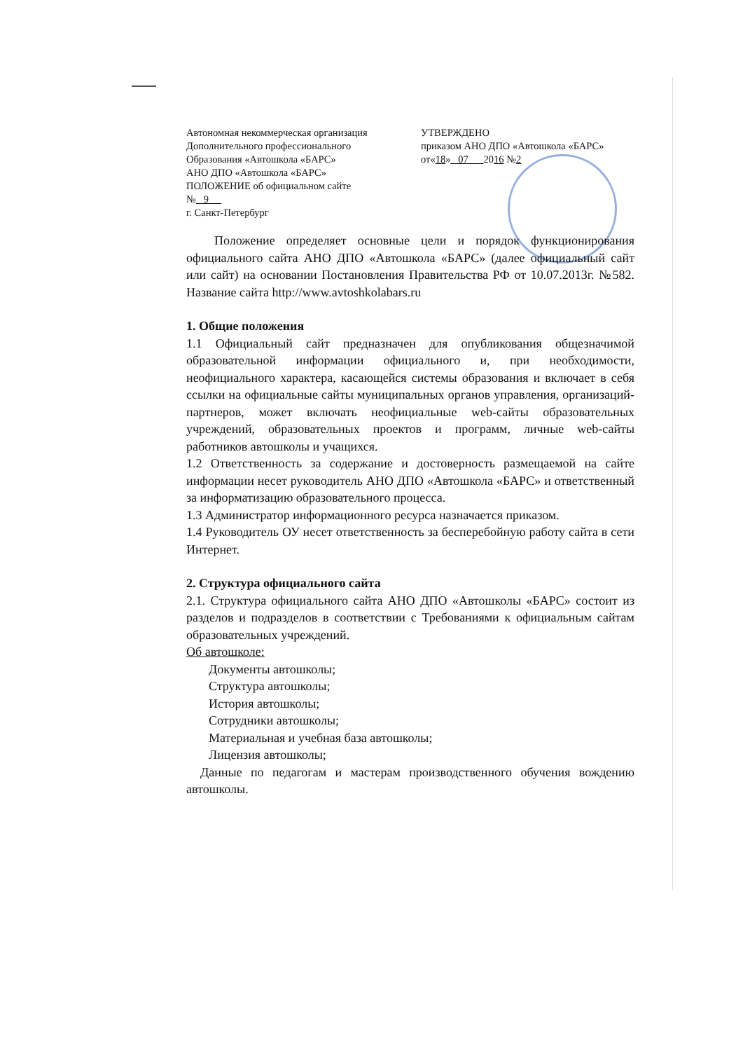Автономная некоммерческая организация
Дополнительного профессионального
Образования «Автошкола «БАРС»
АНО ДПО «Автошкола «БАРС»
ПОЛОЖЕНИЕ об официальном сайте
№ 9
г. Санкт-Петербург
УТВЕРЖДЕНО
приказом АНО ДПО «Автошкола «БАРС»
от«18» 07 2016 №2
Положение определяет основные цели и порядок функционирования официального сайта АНО ДПО «Автошкола «БАРС» (далее официальный сайт или сайт) на основании Постановления Правительства РФ от 10.07.2013г. №582. Название сайта http://www.avtoshkolabars.ru
1. Общие положения
1.1 Официальный сайт предназначен для опубликования общезначимой образовательной информации официального и, при необходимости, неофициального характера, касающейся системы образования и включает в себя ссылки на официальные сайты муниципальных органов управления, организаций-партнеров, может включать неофициальные web-сайты образовательных учреждений, образовательных проектов и программ, личные web-сайты работников автошколы и учащихся.
1.2 Ответственность за содержание и достоверность размещаемой на сайте информации несет руководитель АНО ДПО «Автошкола «БАРС» и ответственный за информатизацию образовательного процесса.
1.3 Администратор информационного ресурса назначается приказом.
1.4 Руководитель ОУ несет ответственность за бесперебойную работу сайта в сети Интернет.
2. Структура официального сайта
2.1. Структура официального сайта АНО ДПО «Автошколы «БАРС» состоит из разделов и подразделов в соответствии с Требованиями к официальным сайтам образовательных учреждений.
Об автошколе:
Документы автошколы;
Структура автошколы;
История автошколы;
Сотрудники автошколы;
Материальная и учебная база автошколы;
Лицензия автошколы;
Данные по педагогам и мастерам производственного обучения вождению автошколы.